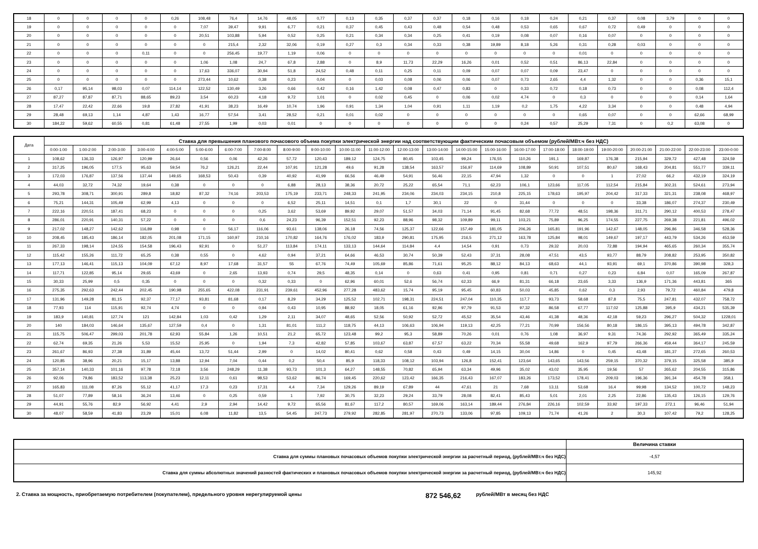| 18 | 0 | 0 | 0 | 0 | 0,26 | 108,48 | 76,4 | 14,76 | 48,05 | 0,77 | 0,13 | 0,35 | 0,37 | 0,37 | 0,18 | 0,16 | 0,18 | 0,24 | 0,21 | 0,37 | 0,08 | 3,79 | 0 | 0 |
| 19 | 0 | 0 | 0 | 0 | 0 | 7,07 | 39,47 | 9,91 | 6,77 | 0,21 | 0,37 | 0,45 | 0,43 | 0,48 | 0,54 | 0,48 | 0,53 | 0,65 | 0,67 | 0,72 | 0,49 | 0 | 0 | 0 |
| 20 | 0 | 0 | 0 | 0 | 0 | 20,51 | 103,88 | 5,94 | 0,52 | 0,25 | 0,21 | 0,34 | 0,34 | 0,25 | 0,41 | 0,19 | 0,08 | 0,07 | 0,16 | 0,07 | 0 | 0 | 0 | 0 |
| 21 | 0 | 0 | 0 | 0 | 0 | 0 | 215,4 | 2,32 | 32,06 | 0,19 | 0,27 | 0,3 | 0,34 | 0,33 | 0,38 | 19,89 | 8,18 | 5,26 | 0,31 | 0,28 | 0,03 | 0 | 0 | 0 |
| 22 | 0 | 0 | 0 | 0,11 | 0 | 0 | 256,45 | 19,77 | 1,19 | 0,06 | 0 | 0 | 0 | 0 | 0 | 0 | 0 | 0 | 0,01 | 0 | 0 | 0 | 0 | 0 |
| 23 | 0 | 0 | 0 | 0 | 0 | 1,06 | 1,08 | 24,7 | 67,8 | 2,88 | 0 | 8,9 | 11,73 | 22,29 | 16,26 | 0,01 | 0,52 | 0,51 | 86,13 | 22,84 | 0 | 0 | 0 | 0 |
| 24 | 0 | 0 | 0 | 0 | 0 | 17,63 | 336,07 | 30,94 | 51,8 | 24,52 | 0,48 | 0,11 | 0,25 | 0,11 | 0,09 | 0,07 | 0,07 | 0,09 | 23,47 | 0 | 0 | 0 | 0 | 0 |
| 25 | 0 | 0 | 0 | 0 | 0 | 273,44 | 10,62 | 0,38 | 0,23 | 0,04 | 0 | 0,03 | 0,08 | 0,06 | 0,06 | 0,07 | 0,73 | 2,65 | 4,4 | 1,32 | 0 | 0 | 0,36 | 15,1 |
| 26 | 0,17 | 95,14 | 98,03 | 0,07 | 114,14 | 122,52 | 130,49 | 3,26 | 0,66 | 0,42 | 0,16 | 1,42 | 0,08 | 0,47 | 0,83 | 0 | 0,33 | 0,72 | 0,18 | 0,73 | 0 | 0 | 0,08 | 112,4 |
| 27 | 87,27 | 87,87 | 87,71 | 88,65 | 89,23 | 3,54 | 60,23 | 4,18 | 9,72 | 1,01 | 0 | 0,02 | 0,45 | 0 | 0,06 | 0,02 | 4,74 | 0 | 0,3 | 0 | 0 | 0 | 0,14 | 1,64 |
| 28 | 17,47 | 22,42 | 22,66 | 19,8 | 27,82 | 41,91 | 38,23 | 16,49 | 10,74 | 1,96 | 0,91 | 1,34 | 1,04 | 0,91 | 1,11 | 1,19 | 0,2 | 1,75 | 4,22 | 3,34 | 0 | 0 | 0,48 | 4,94 |
| 29 | 28,48 | 69,13 | 1,14 | 4,87 | 1,43 | 16,77 | 57,54 | 3,41 | 28,52 | 0,21 | 0,01 | 0,02 | 0 | 0 | 0 | 0 | 0 | 0 | 0,65 | 0,07 | 0 | 0 | 62,66 | 68,99 |
| 30 | 184,22 | 59,62 | 60,55 | 0,81 | 61,48 | 27,55 | 1,99 | 0,03 | 0,01 | 0 | 0 | 0 | 0 | 0 | 0 | 0 | 0,24 | 0,57 | 25,29 | 7,31 | 0 | 0,2 | 63,08 | 0 |
| Дата | Ставка для превышения планового почасового объема покупки электрической энергии над соответствующим фактическим почасовым объемом (рублей/МВт.ч без НДС) | | | | | | | | | | | | | | | | | | | | | | | |
| --- | --- | --- | --- | --- | --- | --- | --- | --- | --- | --- | --- | --- | --- | --- | --- | --- | --- | --- | --- | --- | --- | --- | --- | --- |
| | 0:00-1:00 | 1:00-2:00 | 2:00-3:00 | 3:00-4:00 | 4:00-5:00 | 5:00-6:00 | 6:00-7:00 | 7:00-8:00 | 8:00-9:00 | 9:00-10:00 | 10:00-11:00 | 11:00-12:00 | 12:00-13:00 | 13:00-14:00 | 14:00-15:00 | 15:00-16:00 | 16:00-17:00 | 17:00-18:00 | 18:00-19:00 | 19:00-20:00 | 20:00-21:00 | 21:00-22:00 | 22:00-23:00 | 23:00-0:00 |
| 1 | 108,62 | 136,33 | 126,97 | 120,99 | 26,64 | 0,56 | 0,06 | 42,26 | 57,72 | 120,43 | 189,12 | 124,75 | 80,45 | 103,45 | 99,24 | 176,55 | 110,26 | 191,1 | 169,87 | 176,38 | 215,94 | 329,72 | 427,48 | 324,59 |
| 2 | 317,25 | 196,05 | 177,5 | 95,63 | 59,54 | 76,2 | 126,21 | 22,44 | 107,91 | 121,28 | 49,6 | 91,28 | 138,54 | 163,57 | 156,97 | 114,69 | 108,89 | 50,91 | 107,51 | 80,67 | 168,43 | 204,81 | 551,77 | 339,11 |
| 3 | 172,03 | 176,87 | 137,56 | 137,44 | 149,65 | 168,53 | 50,43 | 0,39 | 40,92 | 41,99 | 66,56 | 46,49 | 54,91 | 56,46 | 22,15 | 47,94 | 1,32 | 0 | 0 | 1 | 27,02 | 66,2 | 432,19 | 324,19 |
| 4 | 44,03 | 32,72 | 74,32 | 19,64 | 0,38 | 0 | 0 | 0 | 6,88 | 28,13 | 38,36 | 20,72 | 25,22 | 65,54 | 71,1 | 62,23 | 106,1 | 123,66 | 117,05 | 112,54 | 215,84 | 302,31 | 524,61 | 273,94 |
| 5 | 293,78 | 308,71 | 300,91 | 289,8 | 18,82 | 87,32 | 74,16 | 203,53 | 175,19 | 233,71 | 248,33 | 241,95 | 234,06 | 234,03 | 234,15 | 210,8 | 225,15 | 178,63 | 195,97 | 204,42 | 317,33 | 321,31 | 238,08 | 468,97 |
| 6 | 75,21 | 144,31 | 105,49 | 62,99 | 4,13 | 0 | 0 | 0 | 6,52 | 25,11 | 14,51 | 0,1 | 1,7 | 30,1 | 22 | 0 | 31,44 | 0 | 0 | 0 | 33,38 | 186,07 | 274,37 | 230,49 |
| 7 | 222,16 | 220,51 | 187,41 | 68,23 | 0 | 0 | 0 | 0,25 | 3,62 | 53,69 | 89,92 | 29,07 | 51,57 | 34,03 | 71,14 | 91,45 | 82,68 | 77,72 | 48,51 | 198,36 | 311,71 | 290,12 | 400,53 | 278,47 |
| 8 | 286,01 | 220,91 | 140,31 | 57,22 | 0 | 0 | 0 | 0,6 | 24,23 | 96,39 | 152,51 | 92,23 | 88,96 | 98,32 | 109,89 | 99,11 | 103,21 | 75,89 | 96,25 | 174,55 | 227,75 | 269,38 | 221,81 | 496,02 |
| 9 | 217,02 | 148,27 | 142,62 | 116,89 | 0,98 | 0 | 56,17 | 116,06 | 93,61 | 138,06 | 26,18 | 74,56 | 125,37 | 122,66 | 157,49 | 181,05 | 206,26 | 165,81 | 191,96 | 142,67 | 148,05 | 296,86 | 346,58 | 528,36 |
| 10 | 208,45 | 185,43 | 186,14 | 182,05 | 201,08 | 171,15 | 160,97 | 210,16 | 170,82 | 164,76 | 176,02 | 183,9 | 290,81 | 175,95 | 216,5 | 271,12 | 163,78 | 125,84 | 98,01 | 149,67 | 197,17 | 443,79 | 534,26 | 453,59 |
| 11 | 267,33 | 198,14 | 124,55 | 154,58 | 196,43 | 92,91 | 0 | 51,27 | 113,84 | 174,11 | 133,13 | 144,64 | 114,84 | 4,4 | 14,54 | 0,91 | 0,73 | 29,32 | 20,03 | 72,88 | 194,94 | 465,65 | 260,34 | 355,74 |
| 12 | 115,42 | 155,26 | 111,72 | 65,25 | 0,38 | 0,55 | 0 | 4,62 | 0,94 | 37,21 | 64,66 | 46,53 | 30,74 | 50,39 | 52,43 | 37,31 | 28,08 | 47,51 | 43,5 | 93,77 | 88,79 | 208,82 | 253,95 | 350,82 |
| 13 | 177,13 | 146,41 | 115,13 | 104,09 | 67,12 | 8,97 | 17,68 | 31,57 | 55 | 67,76 | 74,49 | 105,69 | 85,86 | 71,61 | 95,25 | 88,12 | 84,13 | 68,63 | 44,1 | 93,91 | 69,1 | 370,86 | 390,98 | 328,3 |
| 14 | 117,71 | 122,85 | 95,14 | 29,65 | 43,69 | 0 | 2,65 | 13,93 | 0,74 | 29,5 | 48,35 | 0,14 | 0 | 0,63 | 0,41 | 0,95 | 0,81 | 0,71 | 0,27 | 0,23 | 6,84 | 0,07 | 165,09 | 267,87 |
| 15 | 30,33 | 25,99 | 0,5 | 0,35 | 0 | 0 | 0 | 0,32 | 0,33 | 0 | 62,96 | 60,01 | 52,6 | 56,74 | 62,33 | 66,9 | 81,31 | 66,18 | 23,65 | 3,33 | 136,9 | 171,36 | 443,81 | 365 |
| 16 | 275,35 | 292,63 | 242,44 | 202,45 | 190,98 | 255,65 | 422,08 | 231,91 | 239,61 | 452,96 | 277,28 | 483,62 | 15,74 | 95,19 | 95,45 | 60,83 | 50,03 | 45,85 | 0,62 | 0,3 | 2,93 | 79,72 | 460,84 | 479,8 |
| 17 | 131,96 | 149,28 | 81,15 | 92,37 | 77,17 | 93,81 | 81,68 | 0,17 | 8,29 | 34,29 | 125,52 | 102,71 | 198,31 | 224,51 | 247,04 | 110,35 | 117,7 | 93,73 | 58,68 | 87,8 | 75,5 | 247,81 | 432,07 | 758,72 |
| 18 | 77,93 | 114 | 115,91 | 92,74 | 4,74 | 0 | 0 | 0,94 | 0,43 | 10,95 | 88,92 | 18,05 | 61,16 | 92,96 | 97,79 | 91,53 | 97,32 | 86,58 | 67,77 | 117,02 | 125,88 | 395,9 | 434,21 | 535,39 |
| 19 | 183,9 | 140,81 | 127,74 | 121 | 142,84 | 1,03 | 0,42 | 1,29 | 2,11 | 34,07 | 48,65 | 52,56 | 50,92 | 52,72 | 45,52 | 35,54 | 43,46 | 41,38 | 48,36 | 42,18 | 59,23 | 296,27 | 504,32 | 1228,01 |
| 20 | 140 | 184,03 | 146,64 | 135,67 | 127,59 | 0,4 | 0 | 1,31 | 81,01 | 111,2 | 118,75 | 44,13 | 106,63 | 106,94 | 119,13 | 42,25 | 77,21 | 70,99 | 156,56 | 80,18 | 186,15 | 395,13 | 494,78 | 342,87 |
| 21 | 115,75 | 506,47 | 299,03 | 201,78 | 62,93 | 55,84 | 1,26 | 10,51 | 21,2 | 65,72 | 123,48 | 99,2 | 95,3 | 58,89 | 70,26 | 0,01 | 0,76 | 1,08 | 36,97 | 9,31 | 74,36 | 292,92 | 365,49 | 335,24 |
| 22 | 62,74 | 69,35 | 21,26 | 5,53 | 15,52 | 25,95 | 0 | 1,94 | 7,3 | 42,82 | 57,85 | 103,67 | 63,87 | 67,57 | 63,22 | 70,34 | 55,58 | 49,68 | 162,9 | 97,79 | 266,36 | 459,44 | 364,17 | 245,59 |
| 23 | 261,67 | 86,93 | 27,38 | 31,89 | 45,44 | 13,72 | 51,44 | 2,99 | 0 | 14,02 | 80,41 | 0,62 | 0,58 | 0,43 | 0,49 | 14,15 | 30,04 | 14,86 | 0 | 0,45 | 43,48 | 181,37 | 272,65 | 260,53 |
| 24 | 120,85 | 38,96 | 20,21 | 15,17 | 13,88 | 12,94 | 7,04 | 0,44 | 0,2 | 50,4 | 85,9 | 118,33 | 108,12 | 103,94 | 126,8 | 152,41 | 123,64 | 143,65 | 143,56 | 259,15 | 370,32 | 379,15 | 325,58 | 385,9 |
| 25 | 357,14 | 140,33 | 101,16 | 97,78 | 72,18 | 3,56 | 248,29 | 11,38 | 93,73 | 101,3 | 64,27 | 148,55 | 70,82 | 65,94 | 63,34 | 49,96 | 35,02 | 43,02 | 35,95 | 19,56 | 57 | 265,62 | 204,55 | 315,86 |
| 26 | 92,06 | 79,86 | 183,52 | 113,38 | 25,23 | 12,11 | 0,61 | 98,53 | 53,62 | 86,74 | 169,45 | 220,62 | 123,42 | 166,35 | 216,43 | 167,07 | 183,26 | 173,52 | 178,41 | 209,03 | 196,36 | 391,34 | 454,78 | 358,1 |
| 27 | 165,83 | 111,08 | 87,26 | 55,12 | 41,17 | 17,3 | 0,23 | 17,31 | 4,4 | 7,34 | 129,26 | 89,19 | 67,89 | 44 | 47,61 | 21 | 7,68 | 13,11 | 53,68 | 16,4 | 99,98 | 134,52 | 100,72 | 148,23 |
| 28 | 51,07 | 77,89 | 58,16 | 36,24 | 13,46 | 0 | 0,25 | 0,59 | 1 | 7,92 | 30,75 | 32,23 | 29,24 | 33,79 | 28,08 | 82,41 | 85,43 | 5,01 | 2,01 | 2,25 | 22,86 | 135,43 | 126,15 | 129,76 |
| 29 | 44,91 | 55,76 | 82,9 | 56,92 | 4,41 | 2,9 | 2,94 | 14,42 | 9,72 | 65,56 | 81,67 | 117,2 | 80,57 | 169,06 | 163,14 | 189,44 | 276,84 | 226,16 | 102,59 | 33,92 | 197,33 | 272,1 | 96,46 | 51,94 |
| 30 | 48,07 | 58,59 | 41,83 | 23,29 | 15,01 | 6,08 | 11,82 | 13,5 | 54,45 | 247,73 | 279,92 | 282,85 | 281,97 | 270,73 | 133,06 | 97,85 | 109,13 | 71,74 | 41,26 | 2 | 30,3 | 107,42 | 79,2 | 128,25 |
| | Величина ставки |
| Ставка для суммы плановых почасовых объемов покупки электрической энергии за расчетный период, (рублей/МВт.ч без НДС) | -4,57 |
| Ставка для суммы абсолютных значений разностей фактических и плановых почасовых объемов покупки электрической энергии за расчетный период, (рублей/МВт.ч без НДС) | 145,92 |
2. Ставка за мощность, приобретаемую потребителем (покупателем), предельного уровня нерегулируемой цены 872 546,62 рублей/МВт в месяц без НДС